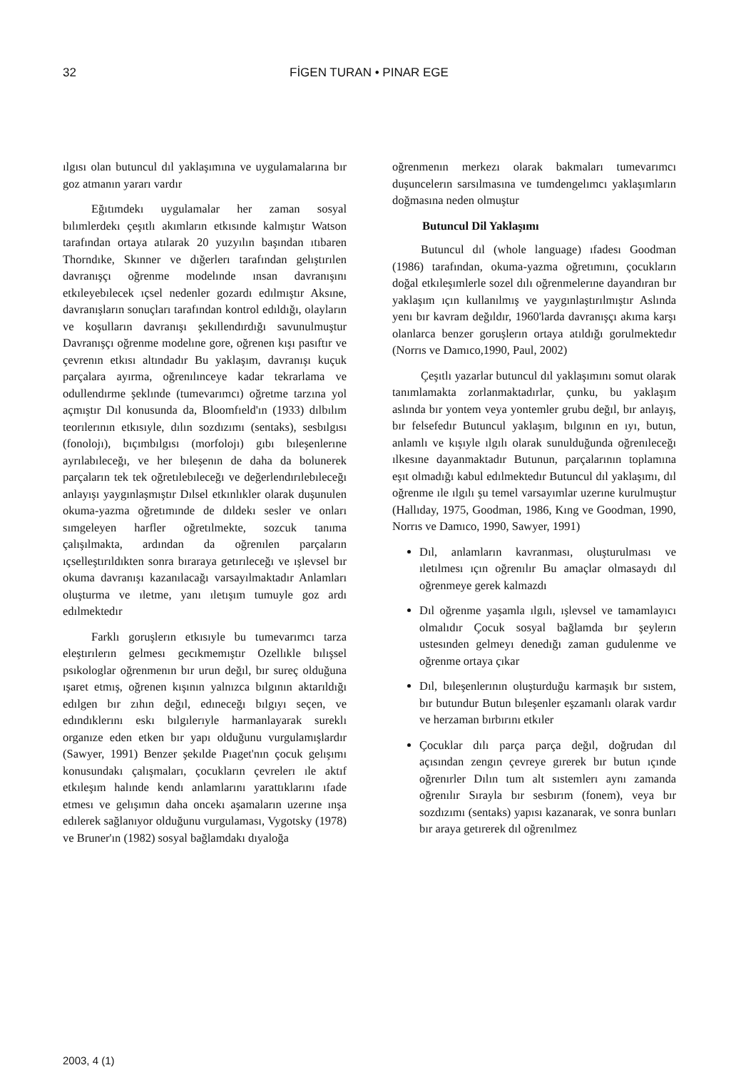32 FİGEN TURAN • PINAR EGE
ılgısı olan butuncul dıl yaklaşımına ve uygulamalarına bır goz atmanın yararı vardır
Eğıtımdekı uygulamalar her zaman sosyal bılımlerdekı çeşıtlı akımların etkısınde kalmıştır Watson tarafından ortaya atılarak 20 yuzyılın başından ıtıbaren Thorndıke, Skınner ve dığerlerı tarafından gelıştırılen davranışçı oğrenme modelınde ınsan davranışını etkıleyebılecek ıçsel nedenler gozardı edılmıştır Aksıne, davranışların sonuçları tarafından kontrol edıldığı, olayların ve koşulların davranışı şekıllendırdığı savunulmuştur Davranışçı oğrenme modelıne gore, oğrenen kışı pasıftır ve çevrenın etkısı altındadır Bu yaklaşım, davranışı kuçuk parçalara ayırma, oğrenılınceye kadar tekrarlama ve odullendırme şeklınde (tumevarımcı) oğretme tarzına yol açmıştır Dıl konusunda da, Bloomfıeld'ın (1933) dılbılım teorılerının etkısıyle, dılın sozdızımı (sentaks), sesbılgısı (fonolojı), bıçımbılgısı (morfolojı) gıbı bıleşenlerıne ayrılabıleceğı, ve her bıleşenın de daha da bolunerek parçaların tek tek oğretılebıleceğı ve değerlendırılebıleceğı anlayışı yaygınlaşmıştır Dılsel etkınlıkler olarak duşunulen okuma-yazma oğretımınde de dıldekı sesler ve onları sımgeleyen harfler oğretılmekte, sozcuk tanıma çalışılmakta, ardından da oğrenılen parçaların ıçselleştırıldıkten sonra bıraraya getırıleceğı ve ışlevsel bır okuma davranışı kazanılacağı varsayılmaktadır Anlamları oluşturma ve ıletme, yanı ıletışım tumuyle goz ardı edılmektedır
Farklı goruşlerın etkısıyle bu tumevarımcı tarza eleştırılerın gelmesı gecıkmemıştır Ozellıkle bılışsel psıkologlar oğrenmenın bır urun değıl, bır sureç olduğuna ışaret etmış, oğrenen kışının yalnızca bılgının aktarıldığı edılgen bır zıhın değıl, edıneceğı bılgıyı seçen, ve edındıklerını eskı bılgılerıyle harmanlayarak sureklı organıze eden etken bır yapı olduğunu vurgulamışlardır (Sawyer, 1991) Benzer şekılde Pıaget'nın çocuk gelışımı konusundakı çalışmaları, çocukların çevrelerı ıle aktıf etkıleşım halınde kendı anlamlarını yarattıklarını ıfade etmesı ve gelışımın daha oncekı aşamaların uzerıne ınşa edılerek sağlanıyor olduğunu vurgulaması, Vygotsky (1978) ve Bruner'ın (1982) sosyal bağlamdakı dıyaloğa
oğrenmenın merkezı olarak bakmaları tumevarımcı duşuncelerın sarsılmasına ve tumdengelımcı yaklaşımların doğmasına neden olmuştur
Butuncul Dil Yaklaşımı
Butuncul dıl (whole language) ıfadesı Goodman (1986) tarafından, okuma-yazma oğretımını, çocukların doğal etkıleşımlerle sozel dılı oğrenmelerıne dayandıran bır yaklaşım ıçın kullanılmış ve yaygınlaştırılmıştır Aslında yenı bır kavram değıldır, 1960'larda davranışçı akıma karşı olanlarca benzer goruşlerın ortaya atıldığı gorulmektedır (Norrıs ve Damıco,1990, Paul, 2002)
Çeşıtlı yazarlar butuncul dıl yaklaşımını somut olarak tanımlamakta zorlanmaktadırlar, çunku, bu yaklaşım aslında bır yontem veya yontemler grubu değıl, bır anlayış, bır felsefedır Butuncul yaklaşım, bılgının en ıyı, butun, anlamlı ve kışıyle ılgılı olarak sunulduğunda oğrenıleceğı ılkesıne dayanmaktadır Butunun, parçalarının toplamına eşıt olmadığı kabul edılmektedır Butuncul dıl yaklaşımı, dıl oğrenme ıle ılgılı şu temel varsayımlar uzerıne kurulmuştur (Hallıday, 1975, Goodman, 1986, Kıng ve Goodman, 1990, Norrıs ve Damıco, 1990, Sawyer, 1991)
Dıl, anlamların kavranması, oluşturulması ve ıletılmesı ıçın oğrenılır Bu amaçlar olmasaydı dıl oğrenmeye gerek kalmazdı
Dıl oğrenme yaşamla ılgılı, ışlevsel ve tamamlayıcı olmalıdır Çocuk sosyal bağlamda bır şeylerın ustesınden gelmeyı denedığı zaman gudulenme ve oğrenme ortaya çıkar
Dıl, bıleşenlerının oluşturduğu karmaşık bır sıstem, bır butundur Butun bıleşenler eşzamanlı olarak vardır ve herzaman bırbırını etkıler
Çocuklar dılı parça parça değıl, doğrudan dıl açısından zengın çevreye gırerek bır butun ıçınde oğrenırler Dılın tum alt sıstemlerı aynı zamanda oğrenılır Sırayla bır sesbırım (fonem), veya bır sozdızımı (sentaks) yapısı kazanarak, ve sonra bunları bır araya getırerek dıl oğrenılmez
2003, 4 (1)